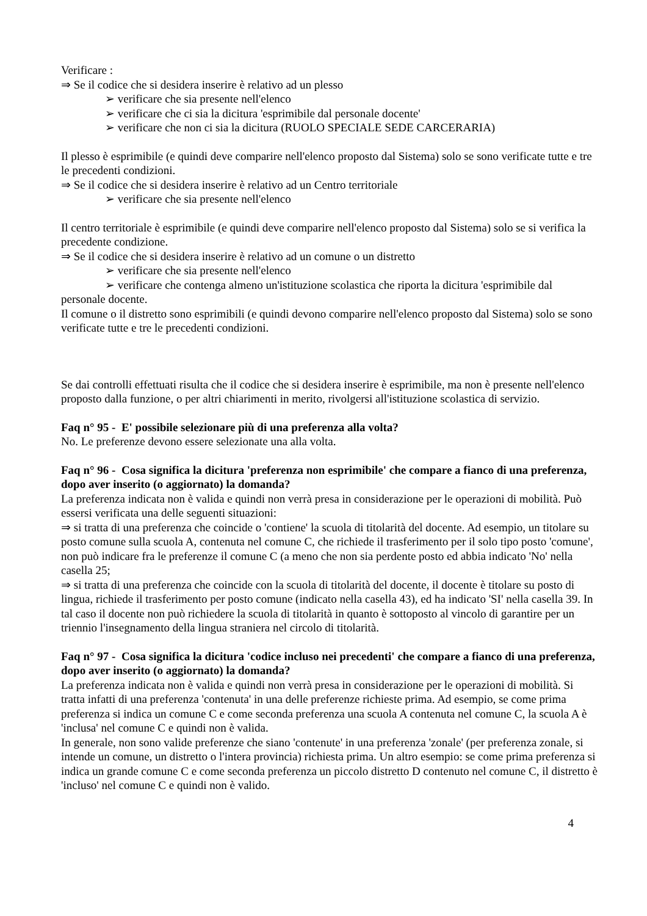Verificare :
⇒ Se il codice che si desidera inserire è relativo ad un plesso
➢ verificare che sia presente nell'elenco
➢ verificare che ci sia la dicitura 'esprimibile dal personale docente'
➢ verificare che non ci sia la dicitura (RUOLO SPECIALE SEDE CARCERARIA)
Il plesso è esprimibile (e quindi deve comparire nell'elenco proposto dal Sistema) solo se sono verificate tutte e tre le precedenti condizioni.
⇒ Se il codice che si desidera inserire è relativo ad un Centro territoriale
➢ verificare che sia presente nell'elenco
Il centro territoriale è esprimibile (e quindi deve comparire nell'elenco proposto dal Sistema) solo se si verifica la precedente condizione.
⇒ Se il codice che si desidera inserire è relativo ad un comune o un distretto
➢ verificare che sia presente nell'elenco
➢ verificare che contenga almeno un'istituzione scolastica che riporta la dicitura 'esprimibile dal personale docente.
Il comune o il distretto sono esprimibili (e quindi devono comparire nell'elenco proposto dal Sistema) solo se sono verificate tutte e tre le precedenti condizioni.
Se dai controlli effettuati risulta che il codice che si desidera inserire è esprimibile, ma non è presente nell'elenco proposto dalla funzione, o per altri chiarimenti in merito, rivolgersi all'istituzione scolastica di servizio.
Faq n° 95 - E' possibile selezionare più di una preferenza alla volta?
No. Le preferenze devono essere selezionate una alla volta.
Faq n° 96 - Cosa significa la dicitura 'preferenza non esprimibile' che compare a fianco di una preferenza, dopo aver inserito (o aggiornato) la domanda?
La preferenza indicata non è valida e quindi non verrà presa in considerazione per le operazioni di mobilità. Può essersi verificata una delle seguenti situazioni:
⇒ si tratta di una preferenza che coincide o 'contiene' la scuola di titolarità del docente. Ad esempio, un titolare su posto comune sulla scuola A, contenuta nel comune C, che richiede il trasferimento per il solo tipo posto 'comune', non può indicare fra le preferenze il comune C (a meno che non sia perdente posto ed abbia indicato 'No' nella casella 25;
⇒ si tratta di una preferenza che coincide con la scuola di titolarità del docente, il docente è titolare su posto di lingua, richiede il trasferimento per posto comune (indicato nella casella 43), ed ha indicato 'SI' nella casella 39. In tal caso il docente non può richiedere la scuola di titolarità in quanto è sottoposto al vincolo di garantire per un triennio l'insegnamento della lingua straniera nel circolo di titolarità.
Faq n° 97 - Cosa significa la dicitura 'codice incluso nei precedenti' che compare a fianco di una preferenza, dopo aver inserito (o aggiornato) la domanda?
La preferenza indicata non è valida e quindi non verrà presa in considerazione per le operazioni di mobilità. Si tratta infatti di una preferenza 'contenuta' in una delle preferenze richieste prima. Ad esempio, se come prima preferenza si indica un comune C e come seconda preferenza una scuola A contenuta nel comune C, la scuola A è 'inclusa' nel comune C e quindi non è valida.
In generale, non sono valide preferenze che siano 'contenute' in una preferenza 'zonale' (per preferenza zonale, si intende un comune, un distretto o l'intera provincia) richiesta prima. Un altro esempio: se come prima preferenza si indica un grande comune C e come seconda preferenza un piccolo distretto D contenuto nel comune C, il distretto è 'incluso' nel comune C e quindi non è valido.
4